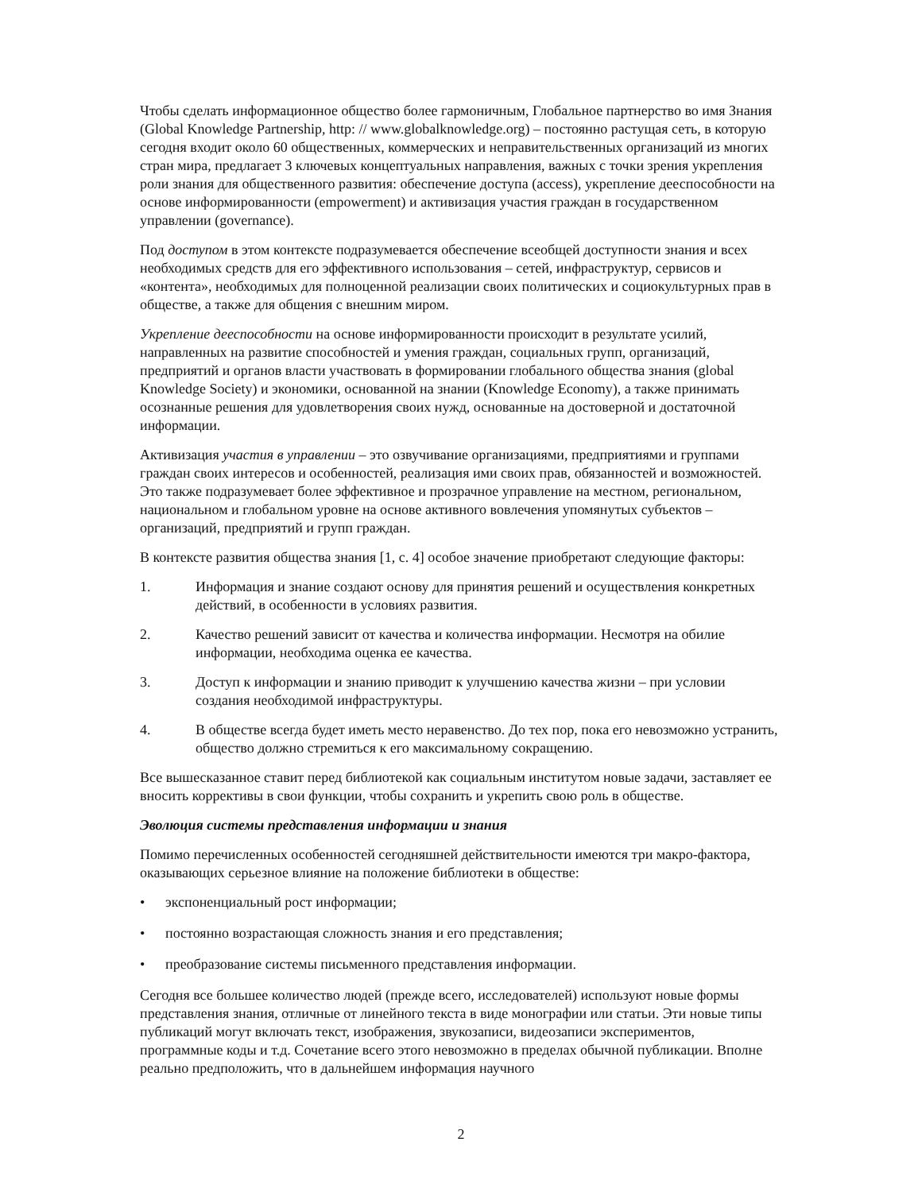Чтобы сделать информационное общество более гармоничным, Глобальное партнерство во имя Знания (Global Knowledge Partnership, http: // www.globalknowledge.org) – постоянно растущая сеть, в которую сегодня входит около 60 общественных, коммерческих и неправительственных организаций из многих стран мира, предлагает 3 ключевых концептуальных направления, важных с точки зрения укрепления роли знания для общественного развития: обеспечение доступа (access), укрепление дееспособности на основе информированности (empowerment) и активизация участия граждан в государственном управлении (governance).
Под доступом в этом контексте подразумевается обеспечение всеобщей доступности знания и всех необходимых средств для его эффективного использования – сетей, инфраструктур, сервисов и «контента», необходимых для полноценной реализации своих политических и социокультурных прав в обществе, а также для общения с внешним миром.
Укрепление дееспособности на основе информированности происходит в результате усилий, направленных на развитие способностей и умения граждан, социальных групп, организаций, предприятий и органов власти участвовать в формировании глобального общества знания (global Knowledge Society) и экономики, основанной на знании (Knowledge Economy), а также принимать осознанные решения для удовлетворения своих нужд, основанные на достоверной и достаточной информации.
Активизация участия в управлении – это озвучивание организациями, предприятиями и группами граждан своих интересов и особенностей, реализация ими своих прав, обязанностей и возможностей. Это также подразумевает более эффективное и прозрачное управление на местном, региональном, национальном и глобальном уровне на основе активного вовлечения упомянутых субъектов – организаций, предприятий и групп граждан.
В контексте развития общества знания [1, с. 4] особое значение приобретают следующие факторы:
1. Информация и знание создают основу для принятия решений и осуществления конкретных действий, в особенности в условиях развития.
2. Качество решений зависит от качества и количества информации. Несмотря на обилие информации, необходима оценка ее качества.
3. Доступ к информации и знанию приводит к улучшению качества жизни – при условии создания необходимой инфраструктуры.
4. В обществе всегда будет иметь место неравенство. До тех пор, пока его невозможно устранить, общество должно стремиться к его максимальному сокращению.
Все вышесказанное ставит перед библиотекой как социальным институтом новые задачи, заставляет ее вносить коррективы в свои функции, чтобы сохранить и укрепить свою роль в обществе.
Эволюция системы представления информации и знания
Помимо перечисленных особенностей сегодняшней действительности имеются три макро-фактора, оказывающих серьезное влияние на положение библиотеки в обществе:
• экспоненциальный рост информации;
• постоянно возрастающая сложность знания и его представления;
• преобразование системы письменного представления информации.
Сегодня все большее количество людей (прежде всего, исследователей) используют новые формы представления знания, отличные от линейного текста в виде монографии или статьи. Эти новые типы публикаций могут включать текст, изображения, звукозаписи, видеозаписи экспериментов, программные коды и т.д. Сочетание всего этого невозможно в пределах обычной публикации. Вполне реально предположить, что в дальнейшем информация научного
2